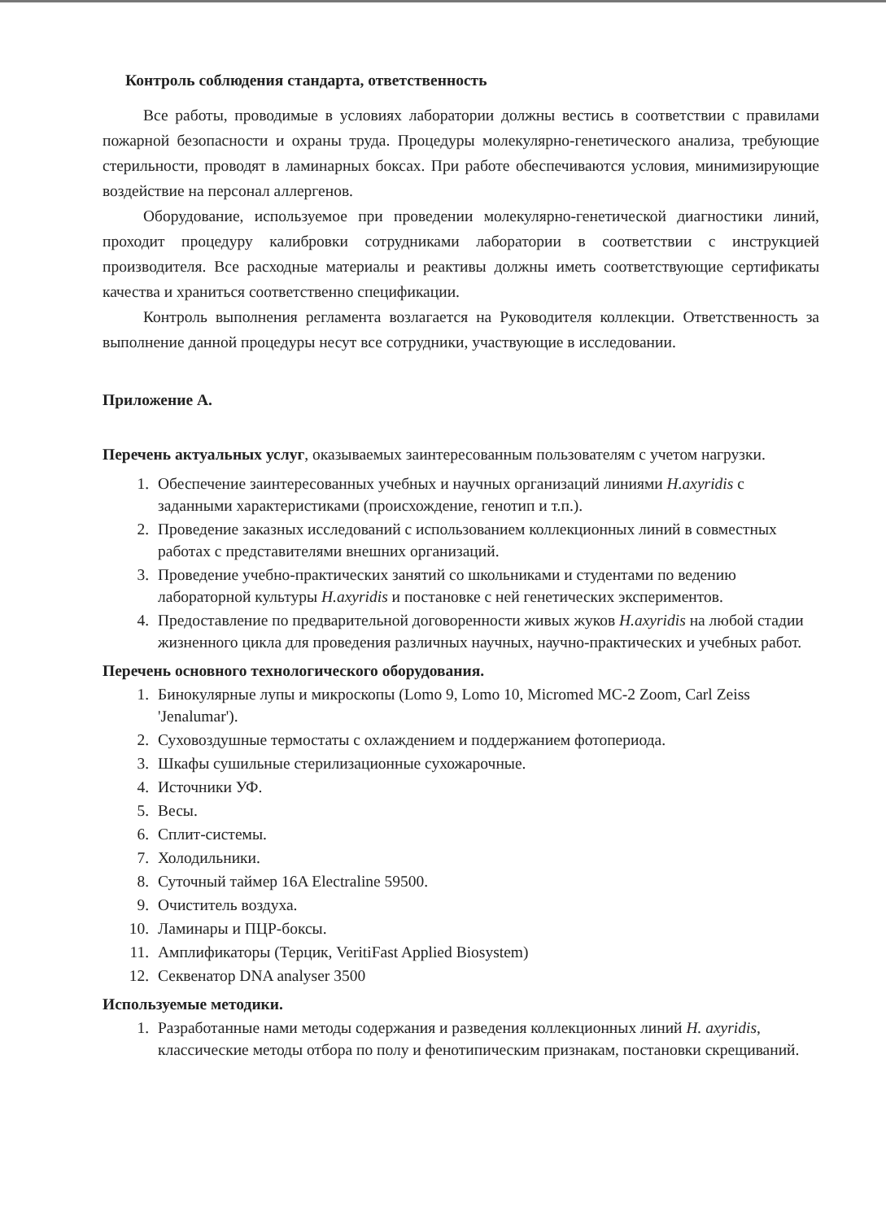Контроль соблюдения стандарта, ответственность
Все работы, проводимые в условиях лаборатории должны вестись в соответствии с правилами пожарной безопасности и охраны труда. Процедуры молекулярно-генетического анализа, требующие стерильности, проводят в ламинарных боксах. При работе обеспечиваются условия, минимизирующие воздействие на персонал аллергенов.
Оборудование, используемое при проведении молекулярно-генетической диагностики линий, проходит процедуру калибровки сотрудниками лаборатории в соответствии с инструкцией производителя. Все расходные материалы и реактивы должны иметь соответствующие сертификаты качества и храниться соответственно спецификации.
Контроль выполнения регламента возлагается на Руководителя коллекции. Ответственность за выполнение данной процедуры несут все сотрудники, участвующие в исследовании.
Приложение А.
Перечень актуальных услуг, оказываемых заинтересованным пользователям с учетом нагрузки.
1. Обеспечение заинтересованных учебных и научных организаций линиями H.axyridis с заданными характеристиками (происхождение, генотип и т.п.).
2. Проведение заказных исследований с использованием коллекционных линий в совместных работах с представителями внешних организаций.
3. Проведение учебно-практических занятий со школьниками и студентами по ведению лабораторной культуры H.axyridis и постановке с ней генетических экспериментов.
4. Предоставление по предварительной договоренности живых жуков H.axyridis на любой стадии жизненного цикла для проведения различных научных, научно-практических и учебных работ.
Перечень основного технологического оборудования.
1. Бинокулярные лупы и микроскопы (Lomo 9, Lomo 10, Micromed MC-2 Zoom, Carl Zeiss 'Jenalumar').
2. Суховоздушные термостаты с охлаждением и поддержанием фотопериода.
3. Шкафы сушильные стерилизационные сухожарочные.
4. Источники УФ.
5. Весы.
6. Сплит-системы.
7. Холодильники.
8. Суточный таймер 16A Electraline 59500.
9. Очиститель воздуха.
10. Ламинары и ПЦР-боксы.
11. Амплификаторы (Терцик, VeritiFast Applied Biosystem)
12. Секвенатор DNA analyser 3500
Используемые методики.
1. Разработанные нами методы содержания и разведения коллекционных линий H. axyridis, классические методы отбора по полу и фенотипическим признакам, постановки скрещиваний.